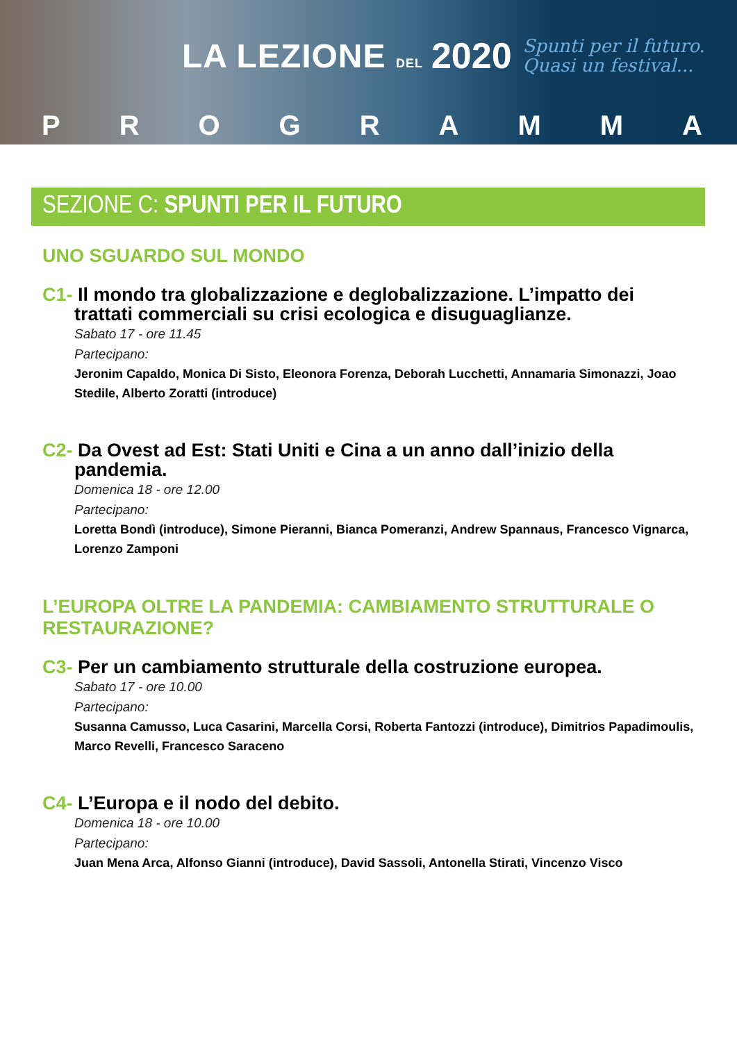LA LEZIONE DEL
2020
Spunti per il futuro.
Quasi un festival...
PROGRAMMA
SEZIONE C: SPUNTI PER IL FUTURO
UNO SGUARDO SUL MONDO
C1- Il mondo tra globalizzazione e deglobalizzazione. L’impatto dei trattati commerciali su crisi ecologica e disuguaglianze.
Sabato 17 - ore 11.45
Partecipano:
Jeronim Capaldo, Monica Di Sisto, Eleonora Forenza, Deborah Lucchetti, Annamaria Simonazzi, Joao Stedile, Alberto Zoratti (introduce)
C2- Da Ovest ad Est: Stati Uniti e Cina a un anno dall’inizio della pandemia.
Domenica 18 - ore 12.00
Partecipano:
Loretta Bondì (introduce), Simone Pieranni, Bianca Pomeranzi, Andrew Spannaus, Francesco Vignarca, Lorenzo Zamponi
L’EUROPA OLTRE LA PANDEMIA: CAMBIAMENTO STRUTTURALE O RESTAURAZIONE?
C3- Per un cambiamento strutturale della costruzione europea.
Sabato 17 - ore 10.00
Partecipano:
Susanna Camusso, Luca Casarini, Marcella Corsi, Roberta Fantozzi (introduce), Dimitrios Papadimoulis, Marco Revelli, Francesco Saraceno
C4- L’Europa e il nodo del debito.
Domenica 18 - ore 10.00
Partecipano:
Juan Mena Arca, Alfonso Gianni (introduce), David Sassoli, Antonella Stirati, Vincenzo Visco